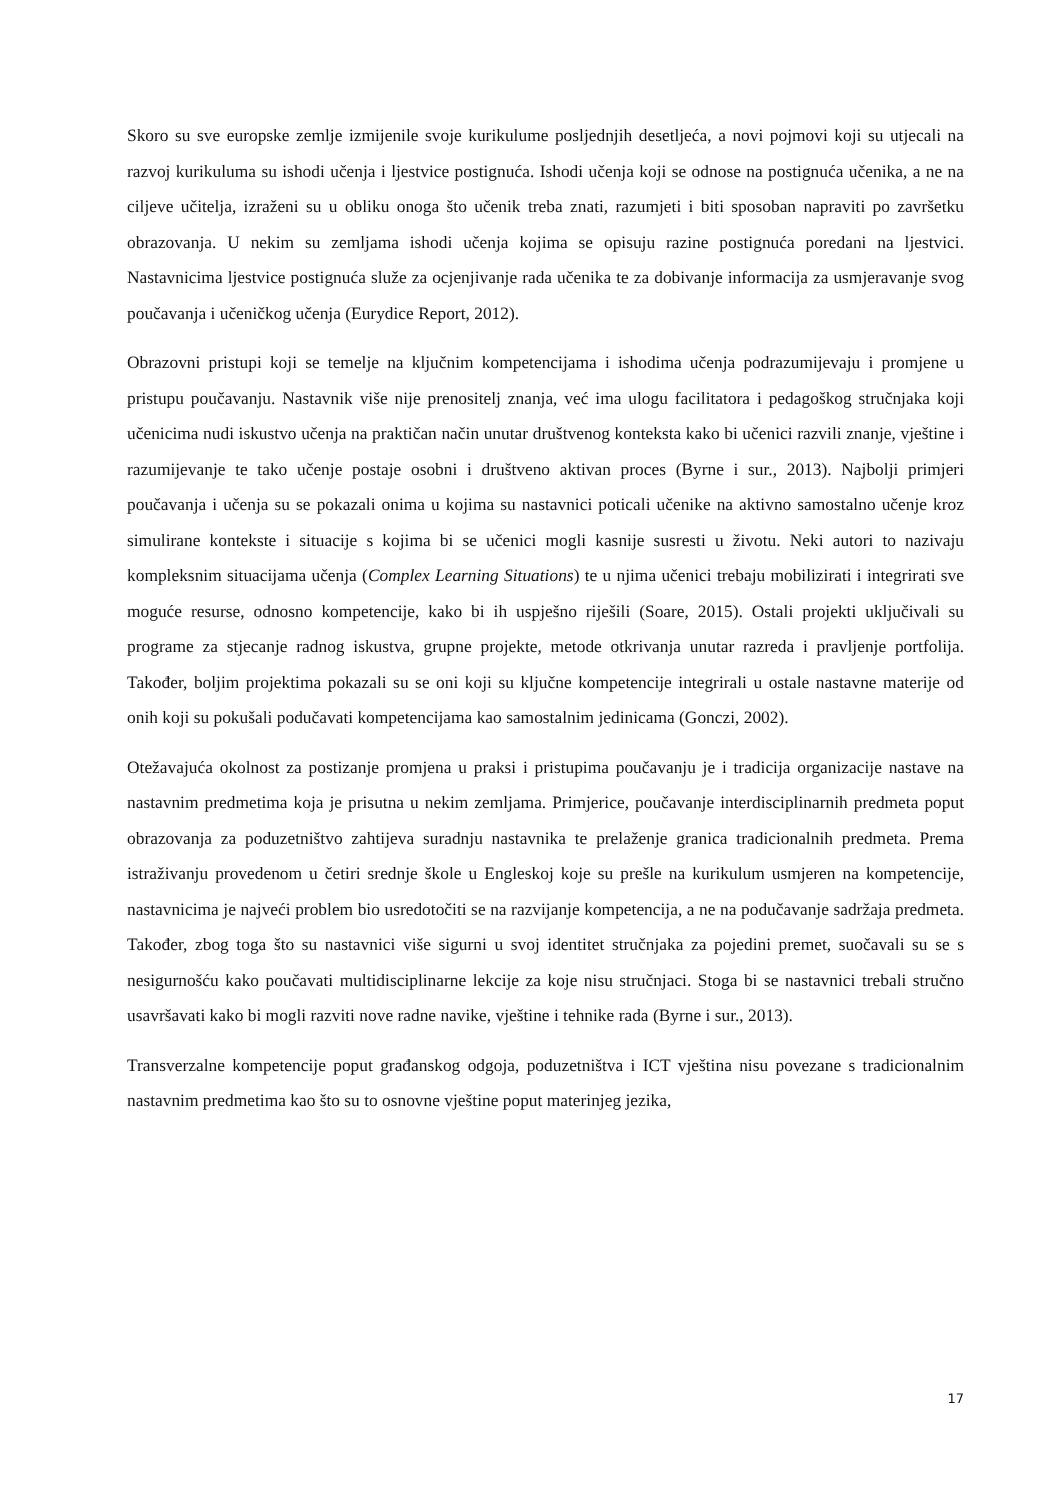Skoro su sve europske zemlje izmijenile svoje kurikulume posljednjih desetljeća, a novi pojmovi koji su utjecali na razvoj kurikuluma su ishodi učenja i ljestvice postignuća. Ishodi učenja koji se odnose na postignuća učenika, a ne na ciljeve učitelja, izraženi su u obliku onoga što učenik treba znati, razumjeti i biti sposoban napraviti po završetku obrazovanja. U nekim su zemljama ishodi učenja kojima se opisuju razine postignuća poredani na ljestvici. Nastavnicima ljestvice postignuća služe za ocjenjivanje rada učenika te za dobivanje informacija za usmjeravanje svog poučavanja i učeničkog učenja (Eurydice Report, 2012).
Obrazovni pristupi koji se temelje na ključnim kompetencijama i ishodima učenja podrazumijevaju i promjene u pristupu poučavanju. Nastavnik više nije prenositelj znanja, već ima ulogu facilitatora i pedagoškog stručnjaka koji učenicima nudi iskustvo učenja na praktičan način unutar društvenog konteksta kako bi učenici razvili znanje, vještine i razumijevanje te tako učenje postaje osobni i društveno aktivan proces (Byrne i sur., 2013). Najbolji primjeri poučavanja i učenja su se pokazali onima u kojima su nastavnici poticali učenike na aktivno samostalno učenje kroz simulirane kontekste i situacije s kojima bi se učenici mogli kasnije susresti u životu. Neki autori to nazivaju kompleksnim situacijama učenja (Complex Learning Situations) te u njima učenici trebaju mobilizirati i integrirati sve moguće resurse, odnosno kompetencije, kako bi ih uspješno riješili (Soare, 2015). Ostali projekti uključivali su programe za stjecanje radnog iskustva, grupne projekte, metode otkrivanja unutar razreda i pravljenje portfolija. Također, boljim projektima pokazali su se oni koji su ključne kompetencije integrirali u ostale nastavne materije od onih koji su pokušali podučavati kompetencijama kao samostalnim jedinicama (Gonczi, 2002).
Otežavajuća okolnost za postizanje promjena u praksi i pristupima poučavanju je i tradicija organizacije nastave na nastavnim predmetima koja je prisutna u nekim zemljama. Primjerice, poučavanje interdisciplinarnih predmeta poput obrazovanja za poduzetništvo zahtijeva suradnju nastavnika te prelaženje granica tradicionalnih predmeta. Prema istraživanju provedenom u četiri srednje škole u Engleskoj koje su prešle na kurikulum usmjeren na kompetencije, nastavnicima je najveći problem bio usredotočiti se na razvijanje kompetencija, a ne na podučavanje sadržaja predmeta. Također, zbog toga što su nastavnici više sigurni u svoj identitet stručnjaka za pojedini premet, suočavali su se s nesigurnošću kako poučavati multidisciplinarne lekcije za koje nisu stručnjaci. Stoga bi se nastavnici trebali stručno usavršavati kako bi mogli razviti nove radne navike, vještine i tehnike rada (Byrne i sur., 2013).
Transverzalne kompetencije poput građanskog odgoja, poduzetništva i ICT vještina nisu povezane s tradicionalnim nastavnim predmetima kao što su to osnovne vještine poput materinjeg jezika,
17